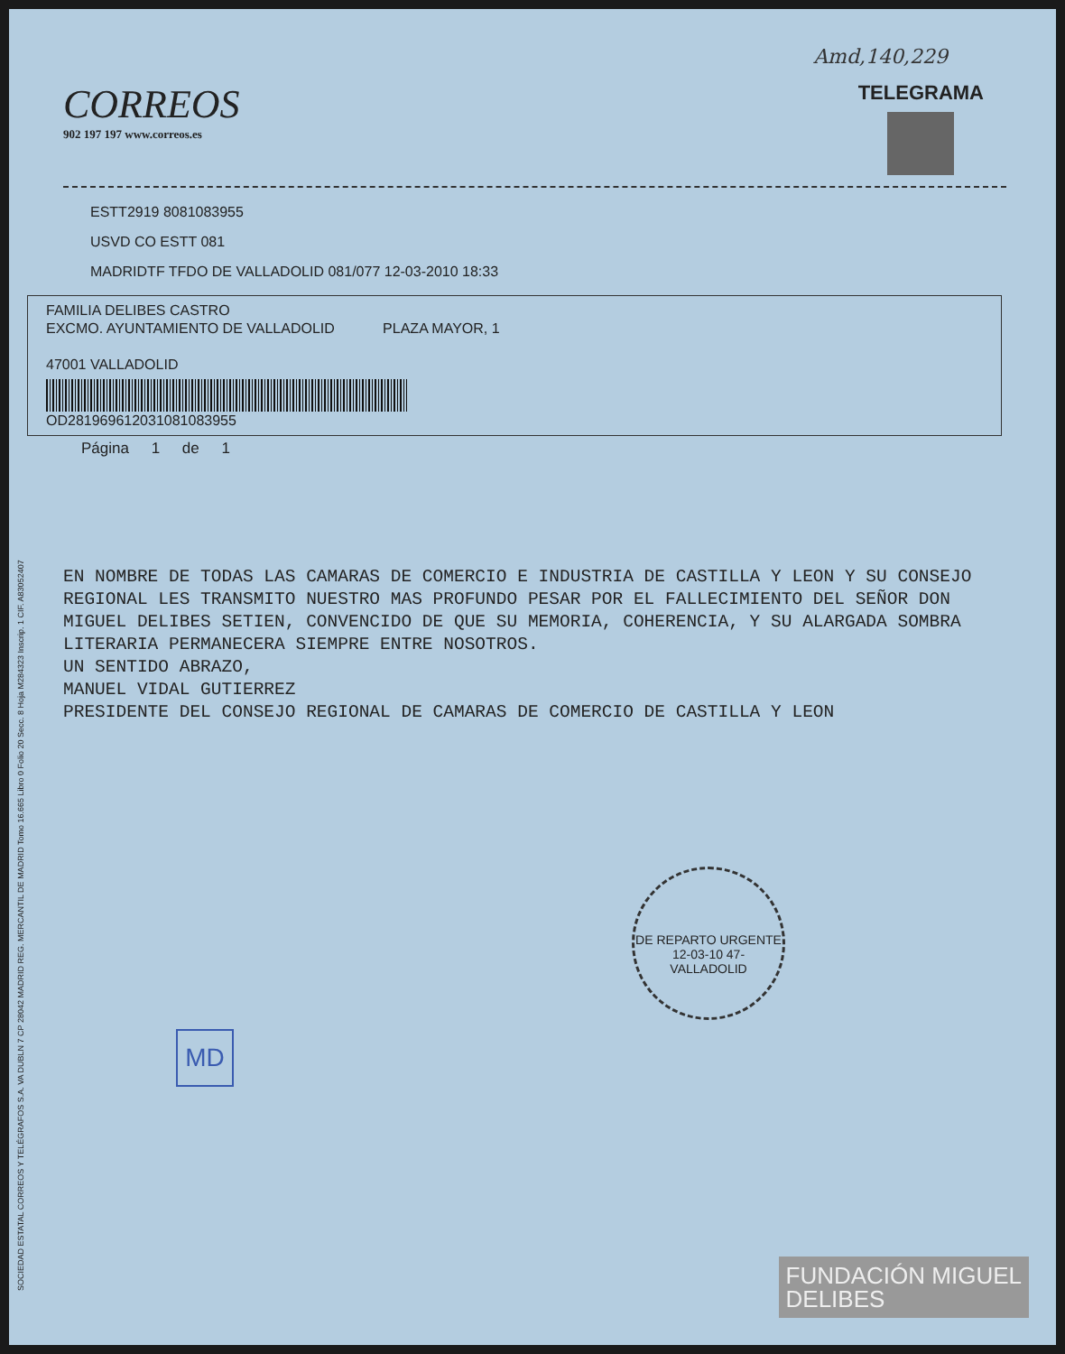Amd,140,229
CORREOS
902 197 197 www.correos.es
TELEGRAMA
ESTT2919 8081083955
USVD CO ESTT 081
MADRIDTF TFDO DE VALLADOLID 081/077 12-03-2010 18:33
FAMILIA DELIBES CASTRO
EXCMO. AYUNTAMIENTO DE VALLADOLID PLAZA MAYOR, 1
47001 VALLADOLID
OD28196961203108108395​5
Página 1 de 1
SOCIEDAD ESTATAL CORREOS Y TELÉGRAFOS S.A. VA DUBLN 7 CP 28042 MADRID REG. MERCANTIL DE MADRID Tomo 16.665 Libro 0 Folio 20 Secc. 8 Hoja M284323 Inscrip. 1 CIF. A83052407
EN NOMBRE DE TODAS LAS CAMARAS DE COMERCIO E INDUSTRIA DE CASTILLA Y LEON Y SU CONSEJO REGIONAL LES TRANSMITO NUESTRO MAS PROFUNDO PESAR POR EL FALLECIMIENTO DEL SEÑOR DON MIGUEL DELIBES SETIEN, CONVENCIDO DE QUE SU MEMORIA, COHERENCIA, Y SU ALARGADA SOMBRA LITERARIA PERMANECERA SIEMPRE ENTRE NOSOTROS.
UN SENTIDO ABRAZO,
MANUEL VIDAL GUTIERREZ
PRESIDENTE DEL CONSEJO REGIONAL DE CAMARAS DE COMERCIO DE CASTILLA Y LEON
DE REPARTO URGENTE 12-03-10 47-VALLADOLID
MD
FUNDACIÓN MIGUEL
DELIBES